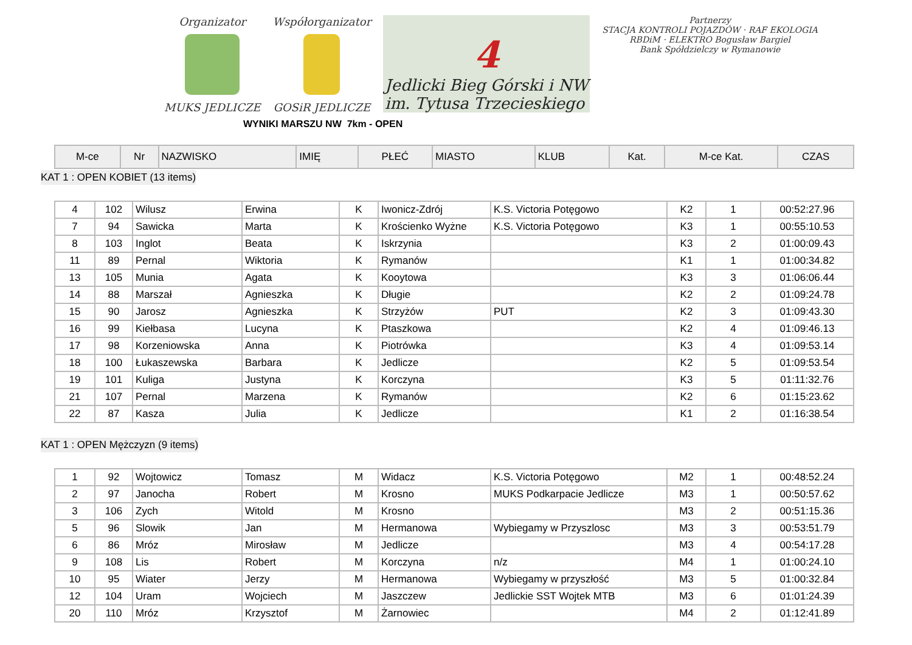Organizator
MUKS JEDLICZE
Współorganizator
GOSiR JEDLICZE
4
Jedlicki Bieg Górski i NW
im. Tytusa Trzecieskiego
Partnerzy
STACJA KONTROLI POJAZDÓW · RAF EKOLOGIA
RBDiM · ELEKTRO Bogusław Bargiel
Bank Spółdzielczy w Rymanowie
WYNIKI MARSZU NW 7km - OPEN
| M-ce | Nr | NAZWISKO | IMIĘ | PŁEĆ | MIASTO | KLUB | Kat. | M-ce Kat. | CZAS |
| --- | --- | --- | --- | --- | --- | --- | --- | --- | --- |
KAT 1 : OPEN KOBIET (13 items)
| 4 | 102 | Wilusz | Erwina | K | Iwonicz-Zdrój | K.S. Victoria Potęgowo | K2 | 1 | 00:52:27.96 |
| 7 | 94 | Sawicka | Marta | K | Krościenko Wyżne | K.S. Victoria Potęgowo | K3 | 1 | 00:55:10.53 |
| 8 | 103 | Inglot | Beata | K | Iskrzynia | | K3 | 2 | 01:00:09.43 |
| 11 | 89 | Pernal | Wiktoria | K | Rymanów | | K1 | 1 | 01:00:34.82 |
| 13 | 105 | Munia | Agata | K | Kooytowa | | K3 | 3 | 01:06:06.44 |
| 14 | 88 | Marszał | Agnieszka | K | Długie | | K2 | 2 | 01:09:24.78 |
| 15 | 90 | Jarosz | Agnieszka | K | Strzyżów | PUT | K2 | 3 | 01:09:43.30 |
| 16 | 99 | Kiełbasa | Lucyna | K | Ptaszkowa | | K2 | 4 | 01:09:46.13 |
| 17 | 98 | Korzeniowska | Anna | K | Piotrówka | | K3 | 4 | 01:09:53.14 |
| 18 | 100 | Łukaszewska | Barbara | K | Jedlicze | | K2 | 5 | 01:09:53.54 |
| 19 | 101 | Kuliga | Justyna | K | Korczyna | | K3 | 5 | 01:11:32.76 |
| 21 | 107 | Pernal | Marzena | K | Rymanów | | K2 | 6 | 01:15:23.62 |
| 22 | 87 | Kasza | Julia | K | Jedlicze | | K1 | 2 | 01:16:38.54 |
KAT 1 : OPEN Mężczyzn (9 items)
| 1 | 92 | Wojtowicz | Tomasz | M | Widacz | K.S. Victoria Potęgowo | M2 | 1 | 00:48:52.24 |
| 2 | 97 | Janocha | Robert | M | Krosno | MUKS Podkarpacie Jedlicze | M3 | 1 | 00:50:57.62 |
| 3 | 106 | Zych | Witold | M | Krosno | | M3 | 2 | 00:51:15.36 |
| 5 | 96 | Slowik | Jan | M | Hermanowa | Wybiegamy w Przyszlosc | M3 | 3 | 00:53:51.79 |
| 6 | 86 | Mróz | Mirosław | M | Jedlicze | | M3 | 4 | 00:54:17.28 |
| 9 | 108 | Lis | Robert | M | Korczyna | n/z | M4 | 1 | 01:00:24.10 |
| 10 | 95 | Wiater | Jerzy | M | Hermanowa | Wybiegamy w przyszłość | M3 | 5 | 01:00:32.84 |
| 12 | 104 | Uram | Wojciech | M | Jaszczew | Jedlickie SST Wojtek MTB | M3 | 6 | 01:01:24.39 |
| 20 | 110 | Mróz | Krzysztof | M | Żarnowiec | | M4 | 2 | 01:12:41.89 |